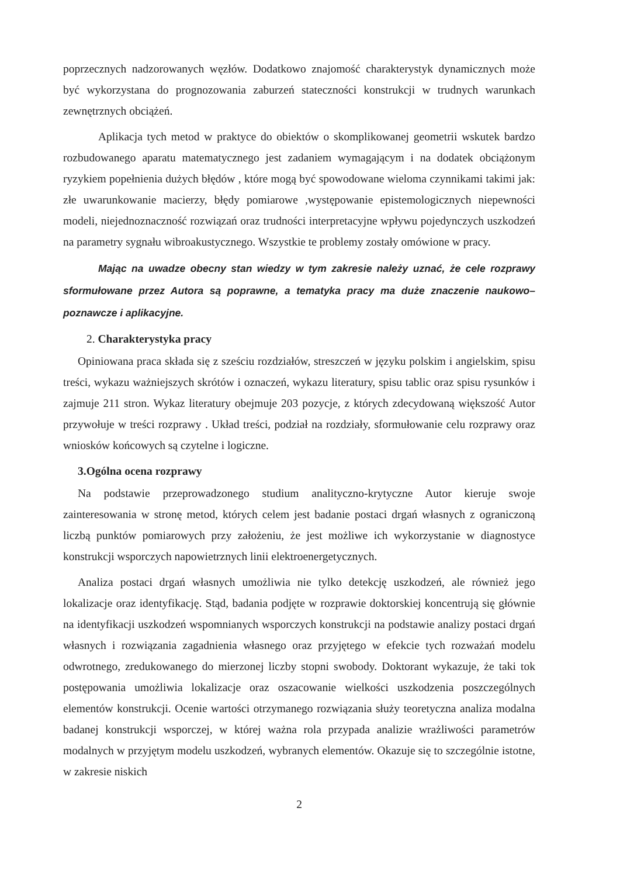poprzecznych nadzorowanych węzłów. Dodatkowo znajomość charakterystyk dynamicznych może być wykorzystana do prognozowania zaburzeń stateczności konstrukcji w trudnych warunkach zewnętrznych obciążeń.
Aplikacja tych metod w praktyce do obiektów o skomplikowanej geometrii wskutek bardzo rozbudowanego aparatu matematycznego jest zadaniem wymagającym i na dodatek obciążonym ryzykiem popełnienia dużych błędów , które mogą być spowodowane wieloma czynnikami takimi jak: złe uwarunkowanie macierzy, błędy pomiarowe ,występowanie epistemologicznych niepewności modeli, niejednoznaczność rozwiązań oraz trudności interpretacyjne wpływu pojedynczych uszkodzeń na parametry sygnału wibroakustycznego. Wszystkie te problemy zostały omówione w pracy.
Mając na uwadze obecny stan wiedzy w tym zakresie należy uznać, że cele rozprawy sformułowane przez Autora są poprawne, a tematyka pracy ma duże znaczenie naukowo–poznawcze i aplikacyjne.
2. Charakterystyka pracy
Opiniowana praca składa się z sześciu rozdziałów, streszczeń w języku polskim i angielskim, spisu treści, wykazu ważniejszych skrótów i oznaczeń, wykazu literatury, spisu tablic oraz spisu rysunków i zajmuje 211 stron. Wykaz literatury obejmuje 203 pozycje, z których zdecydowaną większość Autor przywołuje w treści rozprawy . Układ treści, podział na rozdziały, sformułowanie celu rozprawy oraz wniosków końcowych są czytelne i logiczne.
3.Ogólna ocena rozprawy
Na podstawie przeprowadzonego studium analityczno-krytyczne Autor kieruje swoje zainteresowania w stronę metod, których celem jest badanie postaci drgań własnych z ograniczoną liczbą punktów pomiarowych przy założeniu, że jest możliwe ich wykorzystanie w diagnostyce konstrukcji wsporczych napowietrznych linii elektroenergetycznych.
Analiza postaci drgań własnych umożliwia nie tylko detekcję uszkodzeń, ale również jego lokalizacje oraz identyfikację. Stąd, badania podjęte w rozprawie doktorskiej koncentrują się głównie na identyfikacji uszkodzeń wspomnianych wsporczych konstrukcji na podstawie analizy postaci drgań własnych i rozwiązania zagadnienia własnego oraz przyjętego w efekcie tych rozważań modelu odwrotnego, zredukowanego do mierzonej liczby stopni swobody. Doktorant wykazuje, że taki tok postępowania umożliwia lokalizacje oraz oszacowanie wielkości uszkodzenia poszczególnych elementów konstrukcji. Ocenie wartości otrzymanego rozwiązania służy teoretyczna analiza modalna badanej konstrukcji wsporczej, w której ważna rola przypada analizie wrażliwości parametrów modalnych w przyjętym modelu uszkodzeń, wybranych elementów. Okazuje się to szczególnie istotne, w zakresie niskich
2